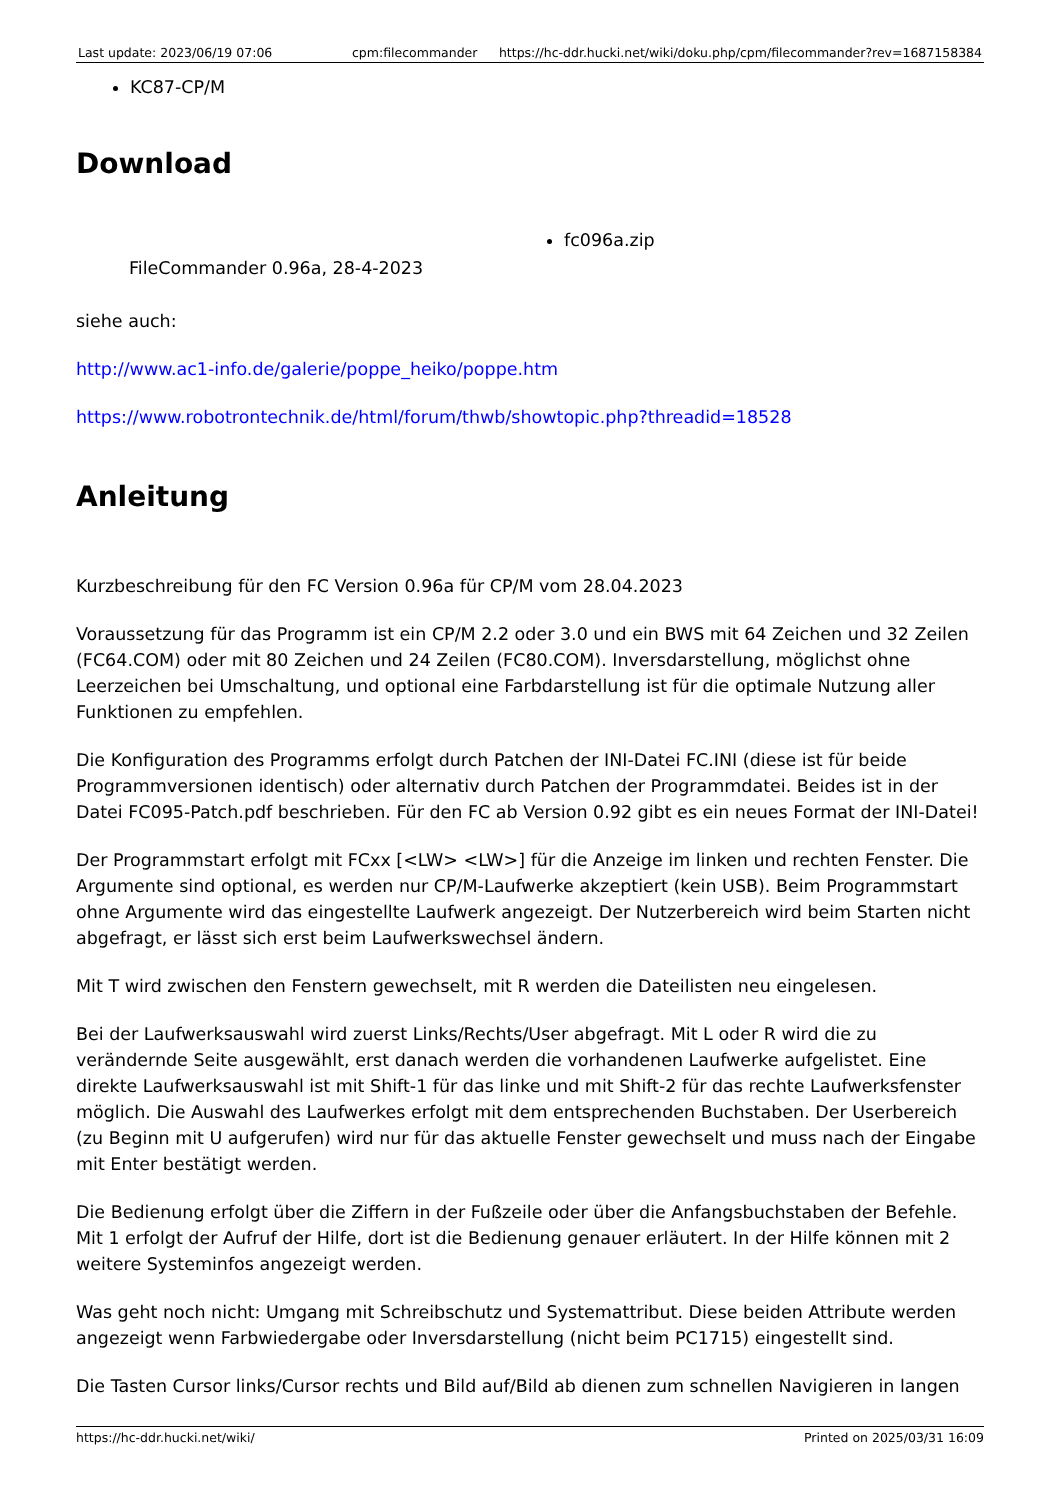Last update: 2023/06/19 07:06 cpm:filecommander https://hc-ddr.hucki.net/wiki/doku.php/cpm/filecommander?rev=1687158384
KC87-CP/M
Download
| FileCommander 0.96a, 28-4-2023 | fc096a.zip |
siehe auch:
http://www.ac1-info.de/galerie/poppe_heiko/poppe.htm
https://www.robotrontechnik.de/html/forum/thwb/showtopic.php?threadid=18528
Anleitung
Kurzbeschreibung für den FC Version 0.96a für CP/M vom 28.04.2023
Voraussetzung für das Programm ist ein CP/M 2.2 oder 3.0 und ein BWS mit 64 Zeichen und 32 Zeilen (FC64.COM) oder mit 80 Zeichen und 24 Zeilen (FC80.COM). Inversdarstellung, möglichst ohne Leerzeichen bei Umschaltung, und optional eine Farbdarstellung ist für die optimale Nutzung aller Funktionen zu empfehlen.
Die Konfiguration des Programms erfolgt durch Patchen der INI-Datei FC.INI (diese ist für beide Programmversionen identisch) oder alternativ durch Patchen der Programmdatei. Beides ist in der Datei FC095-Patch.pdf beschrieben. Für den FC ab Version 0.92 gibt es ein neues Format der INI-Datei!
Der Programmstart erfolgt mit FCxx [<LW> <LW>] für die Anzeige im linken und rechten Fenster. Die Argumente sind optional, es werden nur CP/M-Laufwerke akzeptiert (kein USB). Beim Programmstart ohne Argumente wird das eingestellte Laufwerk angezeigt. Der Nutzerbereich wird beim Starten nicht abgefragt, er lässt sich erst beim Laufwerkswechsel ändern.
Mit T wird zwischen den Fenstern gewechselt, mit R werden die Dateilisten neu eingelesen.
Bei der Laufwerksauswahl wird zuerst Links/Rechts/User abgefragt. Mit L oder R wird die zu verändernde Seite ausgewählt, erst danach werden die vorhandenen Laufwerke aufgelistet. Eine direkte Laufwerksauswahl ist mit Shift-1 für das linke und mit Shift-2 für das rechte Laufwerksfenster möglich. Die Auswahl des Laufwerkes erfolgt mit dem entsprechenden Buchstaben. Der Userbereich (zu Beginn mit U aufgerufen) wird nur für das aktuelle Fenster gewechselt und muss nach der Eingabe mit Enter bestätigt werden.
Die Bedienung erfolgt über die Ziffern in der Fußzeile oder über die Anfangsbuchstaben der Befehle. Mit 1 erfolgt der Aufruf der Hilfe, dort ist die Bedienung genauer erläutert. In der Hilfe können mit 2 weitere Systeminfos angezeigt werden.
Was geht noch nicht: Umgang mit Schreibschutz und Systemattribut. Diese beiden Attribute werden angezeigt wenn Farbwiedergabe oder Inversdarstellung (nicht beim PC1715) eingestellt sind.
Die Tasten Cursor links/Cursor rechts und Bild auf/Bild ab dienen zum schnellen Navigieren in langen
https://hc-ddr.hucki.net/wiki/ Printed on 2025/03/31 16:09